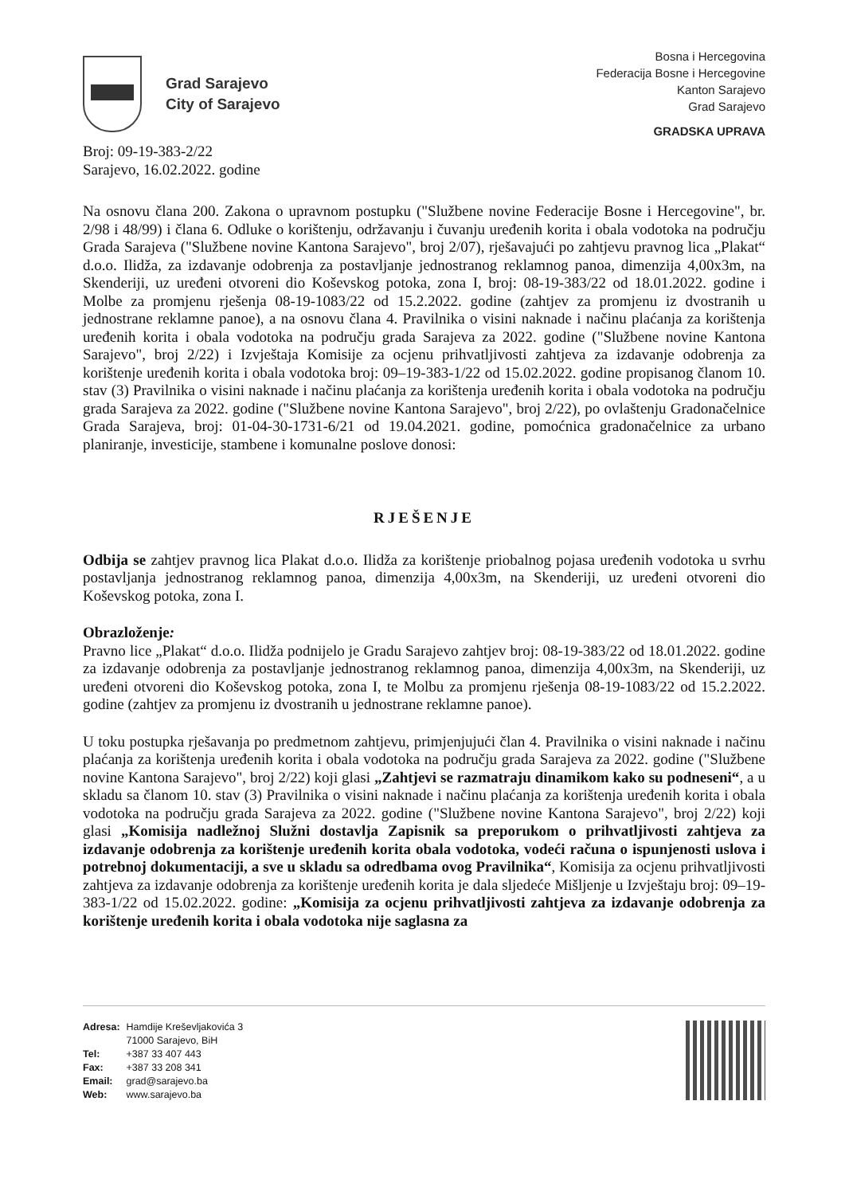Grad Sarajevo
City of Sarajevo
Bosna i Hercegovina
Federacija Bosne i Hercegovine
Kanton Sarajevo
Grad Sarajevo
GRADSKA UPRAVA
Broj: 09-19-383-2/22
Sarajevo, 16.02.2022. godine
Na osnovu člana 200. Zakona o upravnom postupku ("Službene novine Federacije Bosne i Hercegovine", br. 2/98 i 48/99) i člana 6. Odluke o korištenju, održavanju i čuvanju uređenih korita i obala vodotoka na području Grada Sarajeva ("Službene novine Kantona Sarajevo", broj 2/07), rješavajući po zahtjevu pravnog lica „Plakat“ d.o.o. Ilidža, za izdavanje odobrenja za postavljanje jednostranog reklamnog panoa, dimenzija 4,00x3m, na Skenderiji, uz uređeni otvoreni dio Koševskog potoka, zona I, broj: 08-19-383/22 od 18.01.2022. godine i Molbe za promjenu rješenja 08-19-1083/22 od 15.2.2022. godine (zahtjev za promjenu iz dvostranih u jednostrane reklamne panoe), a na osnovu člana 4. Pravilnika o visini naknade i načinu plaćanja za korištenja uređenih korita i obala vodotoka na području grada Sarajeva za 2022. godine ("Službene novine Kantona Sarajevo", broj 2/22) i Izvještaja Komisije za ocjenu prihvatljivosti zahtjeva za izdavanje odobrenja za korištenje uređenih korita i obala vodotoka broj: 09–19-383-1/22 od 15.02.2022. godine propisanog članom 10. stav (3) Pravilnika o visini naknade i načinu plaćanja za korištenja uređenih korita i obala vodotoka na području grada Sarajeva za 2022. godine ("Službene novine Kantona Sarajevo", broj 2/22), po ovlaštenju Gradonačelnice Grada Sarajeva, broj: 01-04-30-1731-6/21 od 19.04.2021. godine, pomoćnica gradonačelnice za urbano planiranje, investicije, stambene i komunalne poslove donosi:
RJEŠENJE
Odbija se zahtjev pravnog lica Plakat d.o.o. Ilidža za korištenje priobalnog pojasa uređenih vodotoka u svrhu postavljanja jednostranog reklamnog panoa, dimenzija 4,00x3m, na Skenderiji, uz uređeni otvoreni dio Koševskog potoka, zona I.
Obrazloženje:
Pravno lice „Plakat“ d.o.o. Ilidža podnijelo je Gradu Sarajevo zahtjev broj: 08-19-383/22 od 18.01.2022. godine za izdavanje odobrenja za postavljanje jednostranog reklamnog panoa, dimenzija 4,00x3m, na Skenderiji, uz uređeni otvoreni dio Koševskog potoka, zona I, te Molbu za promjenu rješenja 08-19-1083/22 od 15.2.2022. godine (zahtjev za promjenu iz dvostranih u jednostrane reklamne panoe).
U toku postupka rješavanja po predmetnom zahtjevu, primjenjujući član 4. Pravilnika o visini naknade i načinu plaćanja za korištenja uređenih korita i obala vodotoka na području grada Sarajeva za 2022. godine ("Službene novine Kantona Sarajevo", broj 2/22) koji glasi „Zahtjevi se razmatraju dinamikom kako su podneseni“, a u skladu sa članom 10. stav (3) Pravilnika o visini naknade i načinu plaćanja za korištenja uređenih korita i obala vodotoka na području grada Sarajeva za 2022. godine ("Službene novine Kantona Sarajevo", broj 2/22) koji glasi „Komisija nadležnoj Služni dostavlja Zapisnik sa preporukom o prihvatljivosti zahtjeva za izdavanje odobrenja za korištenje uređenih korita obala vodotoka, vodeći računa o ispunjenosti uslova i potrebnoj dokumentaciji, a sve u skladu sa odredbama ovog Pravilnika“, Komisija za ocjenu prihvatljivosti zahtjeva za izdavanje odobrenja za korištenje uređenih korita je dala sljedeće Mišljenje u Izvještaju broj: 09–19-383-1/22 od 15.02.2022. godine: „Komisija za ocjenu prihvatljivosti zahtjeva za izdavanje odobrenja za korištenje uređenih korita i obala vodotoka nije saglasna za
| Adresa: | Hamdije Kreševljakovića 3 71000 Sarajevo, BiH |
| Tel: | +387 33 407 443 |
| Fax: | +387 33 208 341 |
| Email: | grad@sarajevo.ba |
| Web: | www.sarajevo.ba |